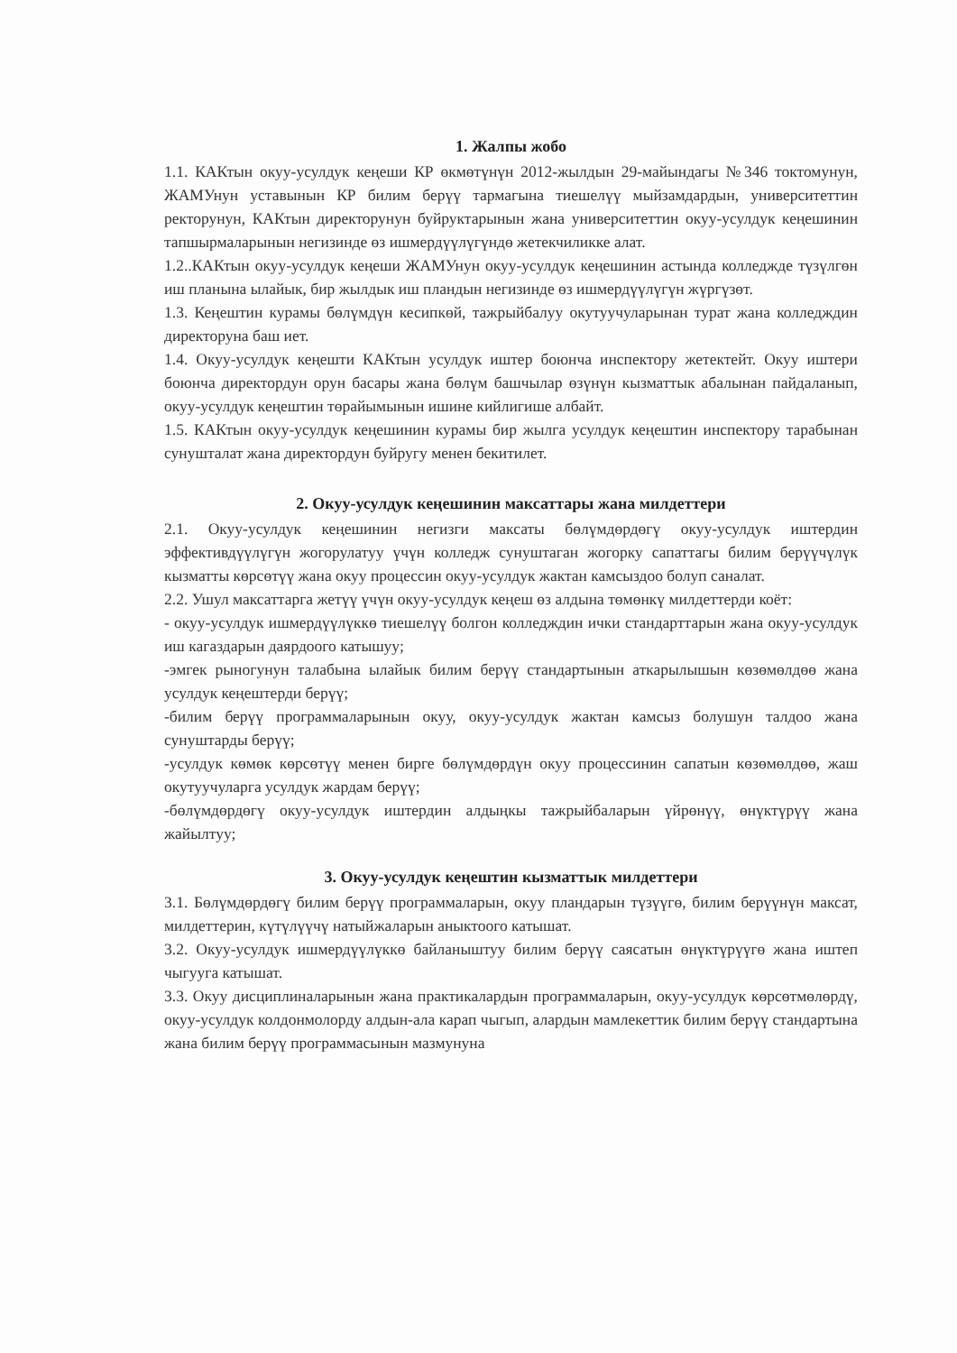1. Жалпы жобо
1.1. КАКтын окуу-усулдук кеңеши КР өкмөтүнүн 2012-жылдын 29-майындагы №346 токтомунун, ЖАМУнун уставынын КР билим берүү тармагына тиешелүү мыйзамдардын, университеттин ректорунун, КАКтын директорунун буйруктарынын жана университеттин окуу-усулдук кеңешинин тапшырмаларынын негизинде өз ишмердүүлүгүндө жетекчиликке алат.
1.2..КАКтын окуу-усулдук кеңеши ЖАМУнун окуу-усулдук кеңешинин астында колледжде түзүлгөн иш планына ылайык, бир жылдык иш пландын негизинде өз ишмердүүлүгүн жүргүзөт.
1.3. Кеңештин курамы бөлүмдүн кесипкөй, тажрыйбалуу окутуучуларынан турат жана колледждин директоруна баш иет.
1.4. Окуу-усулдук кеңешти КАКтын усулдук иштер боюнча инспектору жетектейт. Окуу иштери боюнча директордун орун басары жана бөлүм башчылар өзүнүн кызматтык абалынан пайдаланып, окуу-усулдук кеңештин төрайымынын ишине кийлигише албайт.
1.5. КАКтын окуу-усулдук кеңешинин курамы бир жылга усулдук кеңештин инспектору тарабынан сунушталат жана директордун буйругу менен бекитилет.
2. Окуу-усулдук кеңешинин максаттары жана милдеттери
2.1. Окуу-усулдук кеңешинин негизги максаты бөлүмдөрдөгү окуу-усулдук иштердин эффективдүүлүгүн жогорулатуу үчүн колледж сунуштаган жогорку сапаттагы билим берүүчүлүк кызматты көрсөтүү жана окуу процессин окуу-усулдук жактан камсыздоо болуп саналат.
2.2. Ушул максаттарга жетүү үчүн окуу-усулдук кеңеш өз алдына төмөнкү милдеттерди коёт:
- окуу-усулдук ишмердүүлүккө тиешелүү болгон колледждин ички стандарттарын жана окуу-усулдук иш кагаздарын даярдоого катышуу;
-эмгек рыногунун талабына ылайык билим берүү стандартынын аткарылышын көзөмөлдөө жана усулдук кеңештерди берүү;
-билим берүү программаларынын окуу, окуу-усулдук жактан камсыз болушун талдоо жана сунуштарды берүү;
-усулдук көмөк көрсөтүү менен бирге бөлүмдөрдүн окуу процессинин сапатын көзөмөлдөө, жаш окутуучуларга усулдук жардам берүү;
-бөлүмдөрдөгү окуу-усулдук иштердин алдыңкы тажрыйбаларын үйрөнүү, өнүктүрүү жана жайылтуу;
3. Окуу-усулдук кеңештин кызматтык милдеттери
3.1. Бөлүмдөрдөгү билим берүү программаларын, окуу пландарын түзүүгө, билим берүүнүн максат, милдеттерин, күтүлүүчү натыйжаларын аныктоого катышат.
3.2. Окуу-усулдук ишмердүүлүккө байланыштуу билим берүү саясатын өнүктүрүүгө жана иштеп чыгууга катышат.
3.3. Окуу дисциплиналарынын жана практикалардын программаларын, окуу-усулдук көрсөтмөлөрдү, окуу-усулдук колдонмолорду алдын-ала карап чыгып, алардын мамлекеттик билим берүү стандартына жана билим берүү программасынын мазмунуна